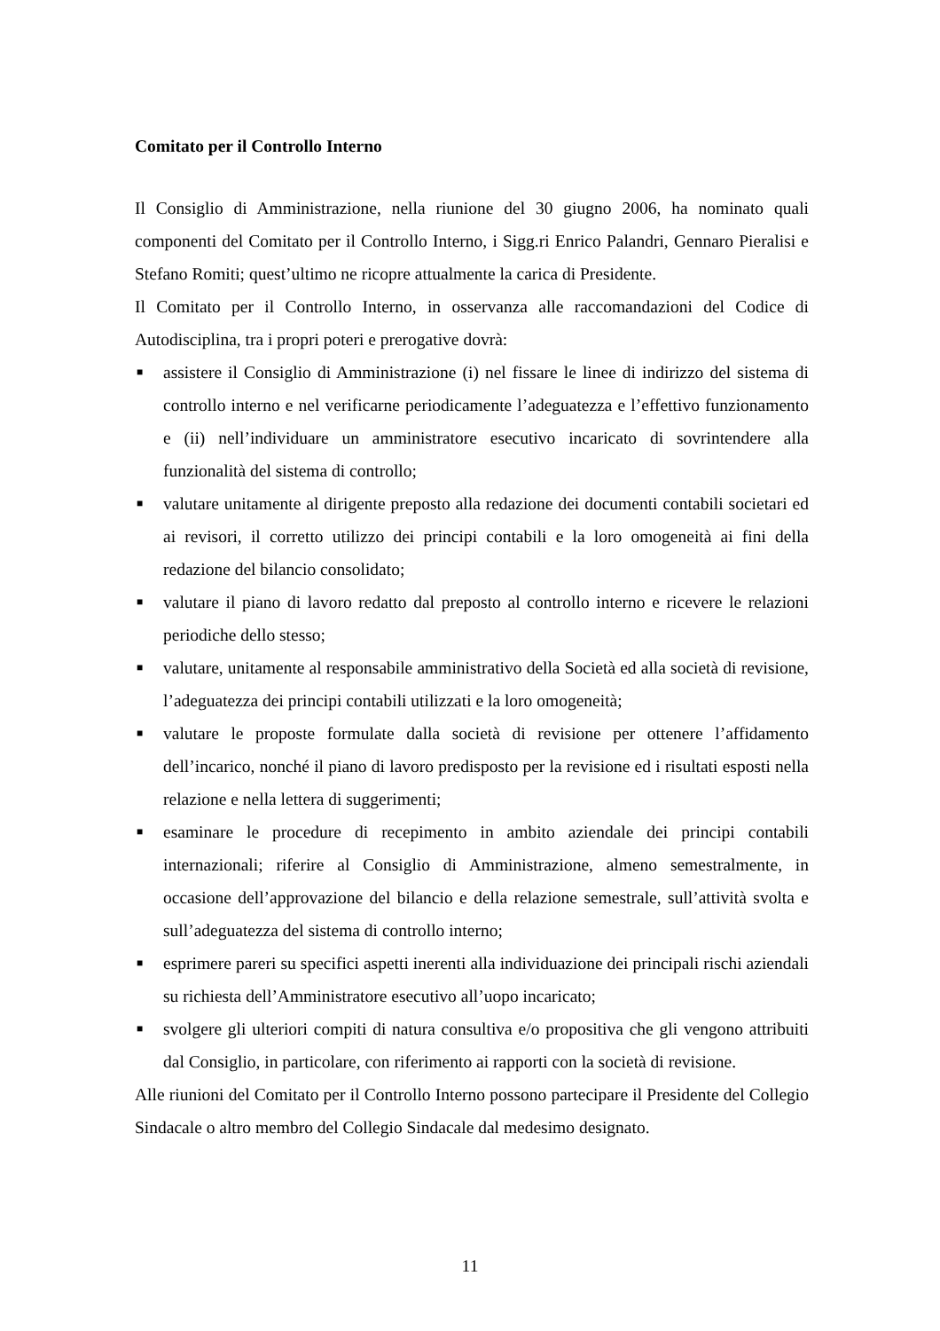Comitato per il Controllo Interno
Il Consiglio di Amministrazione, nella riunione del 30 giugno 2006, ha nominato quali componenti del Comitato per il Controllo Interno, i Sigg.ri Enrico Palandri, Gennaro Pieralisi e Stefano Romiti; quest’ultimo ne ricopre attualmente la carica di Presidente.
Il Comitato per il Controllo Interno, in osservanza alle raccomandazioni del Codice di Autodisciplina, tra i propri poteri e prerogative dovrà:
■ assistere il Consiglio di Amministrazione (i) nel fissare le linee di indirizzo del sistema di controllo interno e nel verificarne periodicamente l’adeguatezza e l’effettivo funzionamento e (ii) nell’individuare un amministratore esecutivo incaricato di sovrintendere alla funzionalità del sistema di controllo;
■ valutare unitamente al dirigente preposto alla redazione dei documenti contabili societari ed ai revisori, il corretto utilizzo dei principi contabili e la loro omogeneità ai fini della redazione del bilancio consolidato;
■ valutare il piano di lavoro redatto dal preposto al controllo interno e ricevere le relazioni periodiche dello stesso;
■ valutare, unitamente al responsabile amministrativo della Società ed alla società di revisione, l’adeguatezza dei principi contabili utilizzati e la loro omogeneità;
■ valutare le proposte formulate dalla società di revisione per ottenere l’affidamento dell’incarico, nonché il piano di lavoro predisposto per la revisione ed i risultati esposti nella relazione e nella lettera di suggerimenti;
■ esaminare le procedure di recepimento in ambito aziendale dei principi contabili internazionali; riferire al Consiglio di Amministrazione, almeno semestralmente, in occasione dell’approvazione del bilancio e della relazione semestrale, sull’attività svolta e sull’adeguatezza del sistema di controllo interno;
■ esprimere pareri su specifici aspetti inerenti alla individuazione dei principali rischi aziendali su richiesta dell’Amministratore esecutivo all’uopo incaricato;
■ svolgere gli ulteriori compiti di natura consultiva e/o propositiva che gli vengono attribuiti dal Consiglio, in particolare, con riferimento ai rapporti con la società di revisione.
Alle riunioni del Comitato per il Controllo Interno possono partecipare il Presidente del Collegio Sindacale o altro membro del Collegio Sindacale dal medesimo designato.
11